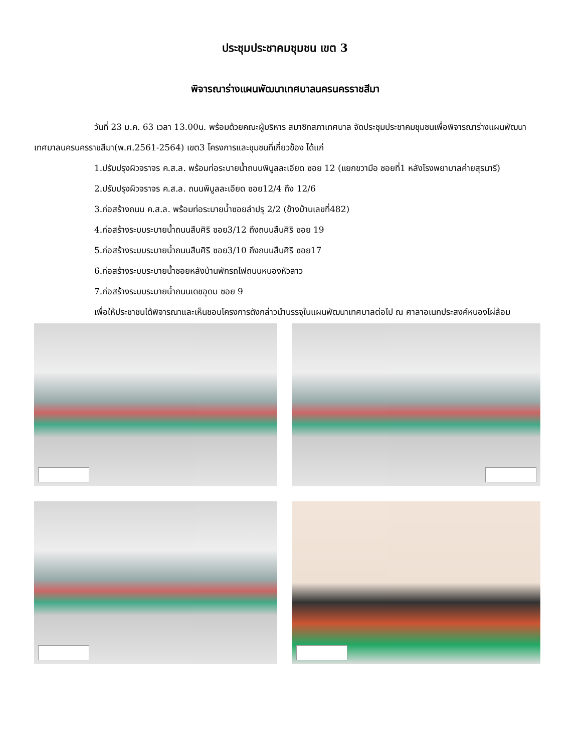ประชุมประชาคมชุมชน เขต 3
พิจารณาร่างแผนพัฒนาเทศบาลนครนครราชสีมา
วันที่ 23 ม.ค. 63 เวลา 13.00น. พร้อมด้วยคณะผู้บริหาร สมาชิกสภาเทศบาล จัดประชุมประชาคมชุมชนเพื่อพิจารณาร่างแผนพัฒนาเทศบาลนครนครราชสีมา(พ.ศ.2561-2564) เขต3 โครงการและชุมชนที่เกี่ยวข้อง ได้แก่
1.ปรับปรุงผิวจราจร ค.ส.ล. พร้อมท่อระบายน้ำถนนพิบูลละเอียด ซอย 12 (แยกขวามือ ซอยที่1 หลังโรงพยาบาลค่ายสุรนารี)
2.ปรับปรุงผิวจราจร ค.ส.ล. ถนนพิบูลละเอียด ซอย12/4 ถึง 12/6
3.ก่อสร้างถนน ค.ส.ล. พร้อมท่อระบายน้ำซอยลำปรุ 2/2 (ข้างบ้านเลขที่482)
4.ก่อสร้างระบบระบายน้ำถนนสืบศิริ ซอย3/12 ถึงถนนสืบศิริ ซอย 19
5.ก่อสร้างระบบระบายน้ำถนนสืบศิริ ซอย3/10 ถึงถนนสืบศิริ ซอย17
6.ก่อสร้างระบบระบายน้ำซอยหลังบ้านพักรถไฟถนนหนองหัวลาว
7.ก่อสร้างระบบระบายน้ำถนนเดชอุดม ซอย 9
เพื่อให้ประชาชนได้พิจารณาและเห็นชอบโครงการดังกล่าวนำบรรจุในแผนพัฒนาเทศบาลต่อไป ณ ศาลาอเนกประสงค์หนองไผ่ล้อม